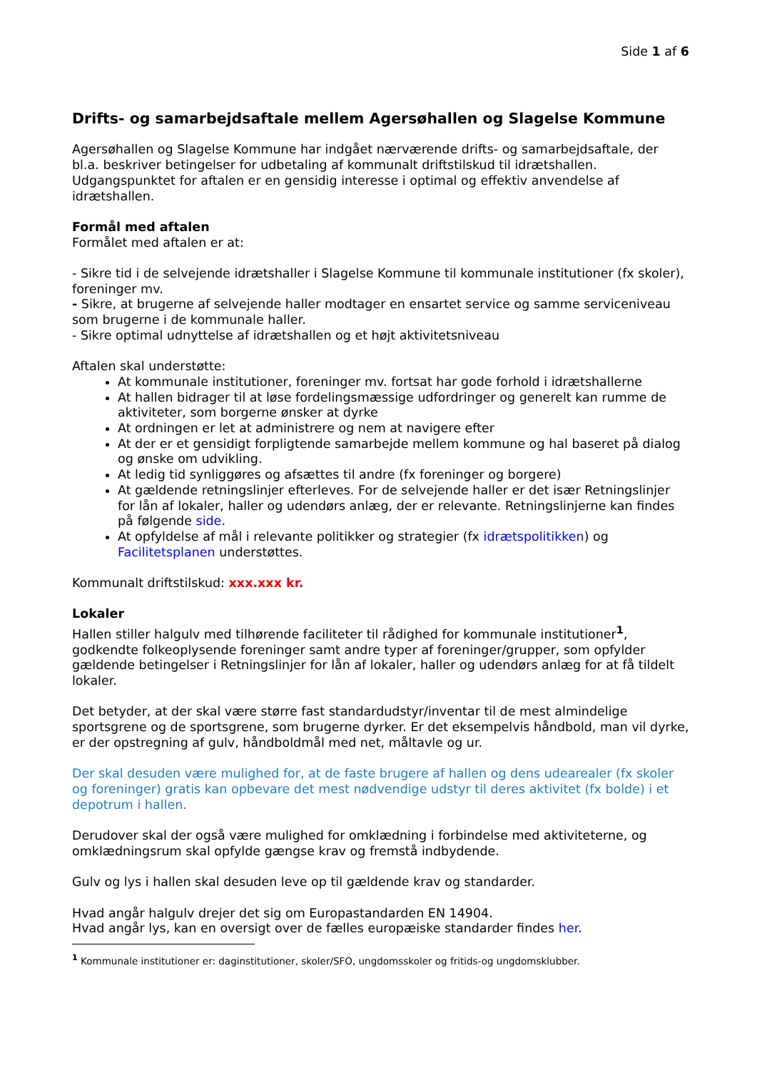Side 1 af 6
Drifts- og samarbejdsaftale mellem Agersøhallen og Slagelse Kommune
Agersøhallen og Slagelse Kommune har indgået nærværende drifts- og samarbejdsaftale, der bl.a. beskriver betingelser for udbetaling af kommunalt driftstilskud til idrætshallen. Udgangspunktet for aftalen er en gensidig interesse i optimal og effektiv anvendelse af idrætshallen.
Formål med aftalen
Formålet med aftalen er at:
- Sikre tid i de selvejende idrætshaller i Slagelse Kommune til kommunale institutioner (fx skoler), foreninger mv.
- Sikre, at brugerne af selvejende haller modtager en ensartet service og samme serviceniveau som brugerne i de kommunale haller.
- Sikre optimal udnyttelse af idrætshallen og et højt aktivitetsniveau
Aftalen skal understøtte:
At kommunale institutioner, foreninger mv. fortsat har gode forhold i idrætshallerne
At hallen bidrager til at løse fordelingsmæssige udfordringer og generelt kan rumme de aktiviteter, som borgerne ønsker at dyrke
At ordningen er let at administrere og nem at navigere efter
At der er et gensidigt forpligtende samarbejde mellem kommune og hal baseret på dialog og ønske om udvikling.
At ledig tid synliggøres og afsættes til andre (fx foreninger og borgere)
At gældende retningslinjer efterleves. For de selvejende haller er det især Retningslinjer for lån af lokaler, haller og udendørs anlæg, der er relevante. Retningslinjerne kan findes på følgende side.
At opfyldelse af mål i relevante politikker og strategier (fx idrætspolitikken) og Facilitetsplanen understøttes.
Kommunalt driftstilskud: xxx.xxx kr.
Lokaler
Hallen stiller halgulv med tilhørende faciliteter til rådighed for kommunale institutioner<sup>1</sup>, godkendte folkeoplysende foreninger samt andre typer af foreninger/grupper, som opfylder gældende betingelser i Retningslinjer for lån af lokaler, haller og udendørs anlæg for at få tildelt lokaler.
Det betyder, at der skal være større fast standardudstyr/inventar til de mest almindelige sportsgrene og de sportsgrene, som brugerne dyrker. Er det eksempelvis håndbold, man vil dyrke, er der opstregning af gulv, håndboldmål med net, måltavle og ur.
Der skal desuden være mulighed for, at de faste brugere af hallen og dens udearealer (fx skoler og foreninger) gratis kan opbevare det mest nødvendige udstyr til deres aktivitet (fx bolde) i et depotrum i hallen.
Derudover skal der også være mulighed for omklædning i forbindelse med aktiviteterne, og omklædningsrum skal opfylde gængse krav og fremstå indbydende.
Gulv og lys i hallen skal desuden leve op til gældende krav og standarder.
Hvad angår halgulv drejer det sig om Europastandarden EN 14904.
Hvad angår lys, kan en oversigt over de fælles europæiske standarder findes her.
<sup>1</sup> Kommunale institutioner er: daginstitutioner, skoler/SFO, ungdomsskoler og fritids-og ungdomsklubber.